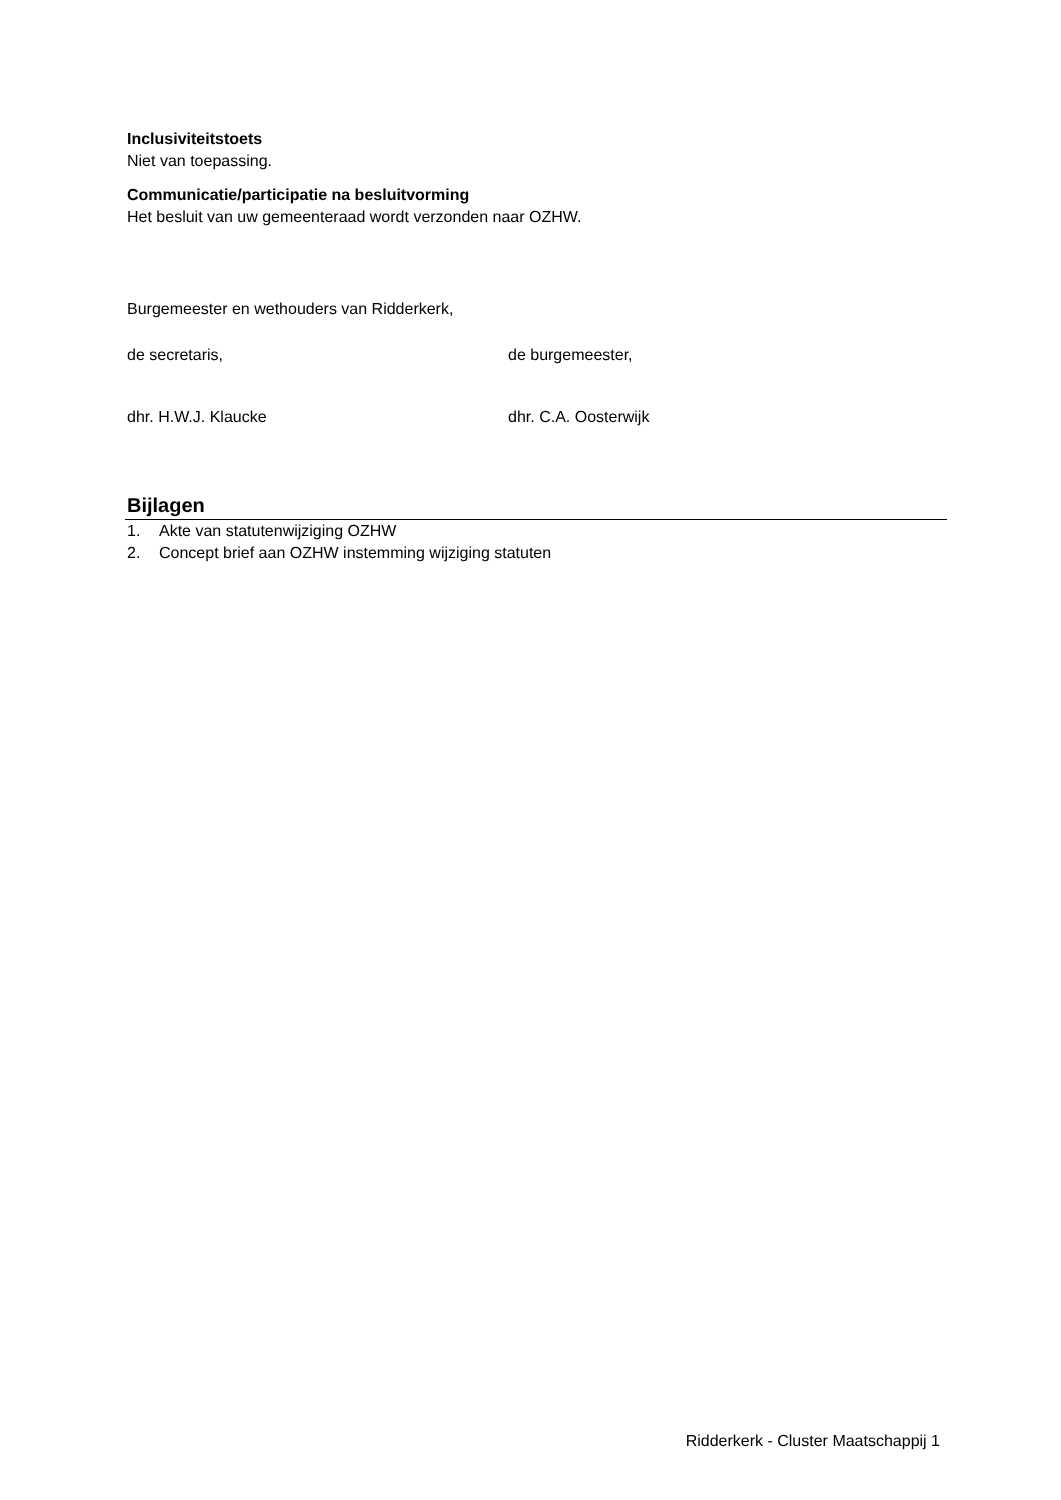Inclusiviteitstoets
Niet van toepassing.
Communicatie/participatie na besluitvorming
Het besluit van uw gemeenteraad wordt verzonden naar OZHW.
Burgemeester en wethouders van Ridderkerk,
de secretaris, de burgemeester,
dhr. H.W.J. Klaucke dhr. C.A. Oosterwijk
Bijlagen
1. Akte van statutenwijziging OZHW
2. Concept brief aan OZHW instemming wijziging statuten
Ridderkerk - Cluster Maatschappij 1